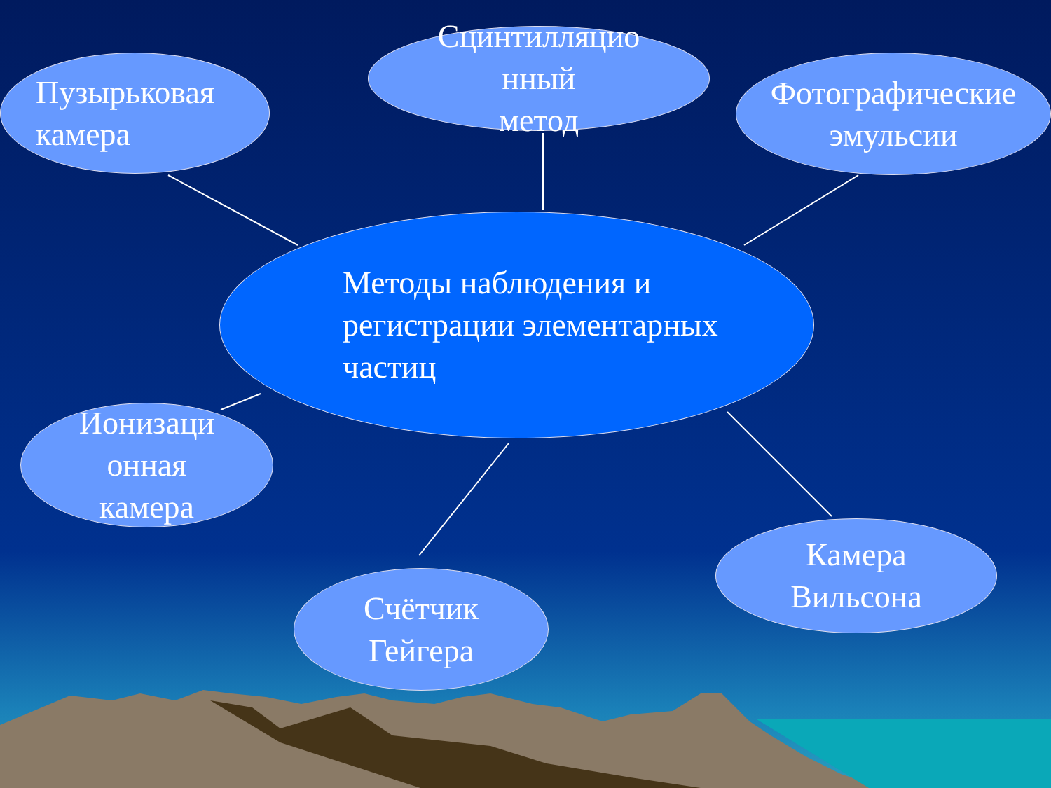Пузырьковая
камера
Сцинтилляцио
нный
метод
Фотографические
эмульсии
Методы наблюдения и
регистрации элементарных
частиц
Ионизаци
онная
камера
Счётчик
Гейгера
Камера
Вильсона